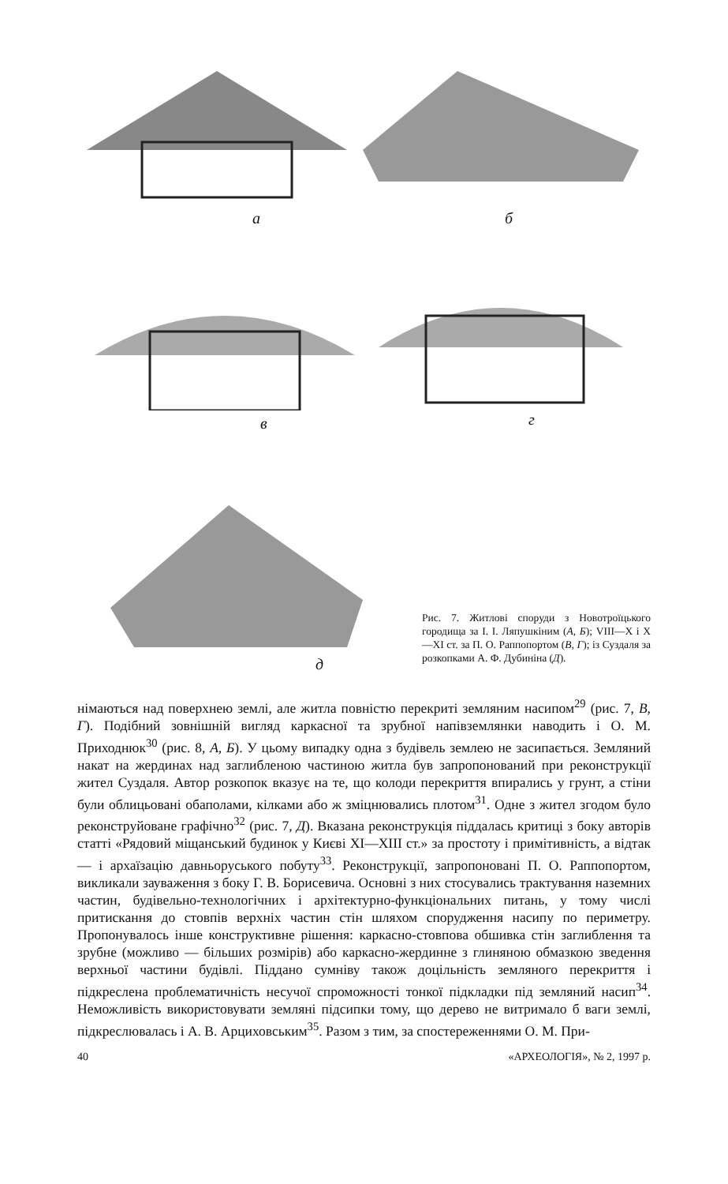а б
в г
д
Рис. 7. Житлові споруди з Новотроїцького городища за І. І. Ляпушкіним (А, Б); VIII—X і X—XI ст. за П. О. Раппопортом (В, Г); із Суздаля за розкопками А. Ф. Дубиніна (Д).
німаються над поверхнею землі, але житла повністю перекриті земляним насипом<sup>29</sup> (рис. 7, В, Г). Подібний зовнішній вигляд каркасної та зрубної напівземлянки наводить і О. М. Приходнюк<sup>30</sup> (рис. 8, А, Б). У цьому випадку одна з будівель землею не засипається. Земляний накат на жердинах над заглибленою частиною житла був запропонований при реконструкції жител Суздаля. Автор розкопок вказує на те, що колоди перекриття впирались у грунт, а стіни були облицьовані обаполами, кілками або ж зміцнювались плотом<sup>31</sup>. Одне з жител згодом було реконструйоване графічно<sup>32</sup> (рис. 7, Д). Вказана реконструкція піддалась критиці з боку авторів статті «Рядовий міщанський будинок у Києві XI—XIII ст.» за простоту і примітивність, а відтак — і архаїзацію давньоруського побуту<sup>33</sup>. Реконструкції, запропоновані П. О. Раппопортом, викликали зауваження з боку Г. В. Борисевича. Основні з них стосувались трактування наземних частин, будівельно-технологічних і архітектурно-функціональних питань, у тому числі притискання до стовпів верхніх частин стін шляхом спорудження насипу по периметру. Пропонувалось інше конструктивне рішення: каркасно-стовпова обшивка стін заглиблення та зрубне (можливо — більших розмірів) або каркасно-жердинне з глиняною обмазкою зведення верхньої частини будівлі. Піддано сумніву також доцільність земляного перекриття і підкреслена проблематичність несучої спроможності тонкої підкладки під земляний насип<sup>34</sup>. Неможливість використовувати земляні підсипки тому, що дерево не витримало б ваги землі, підкреслювалась і А. В. Арциховським<sup>35</sup>. Разом з тим, за спостереженнями О. М. При-
40 «АРХЕОЛОГІЯ», № 2, 1997 р.